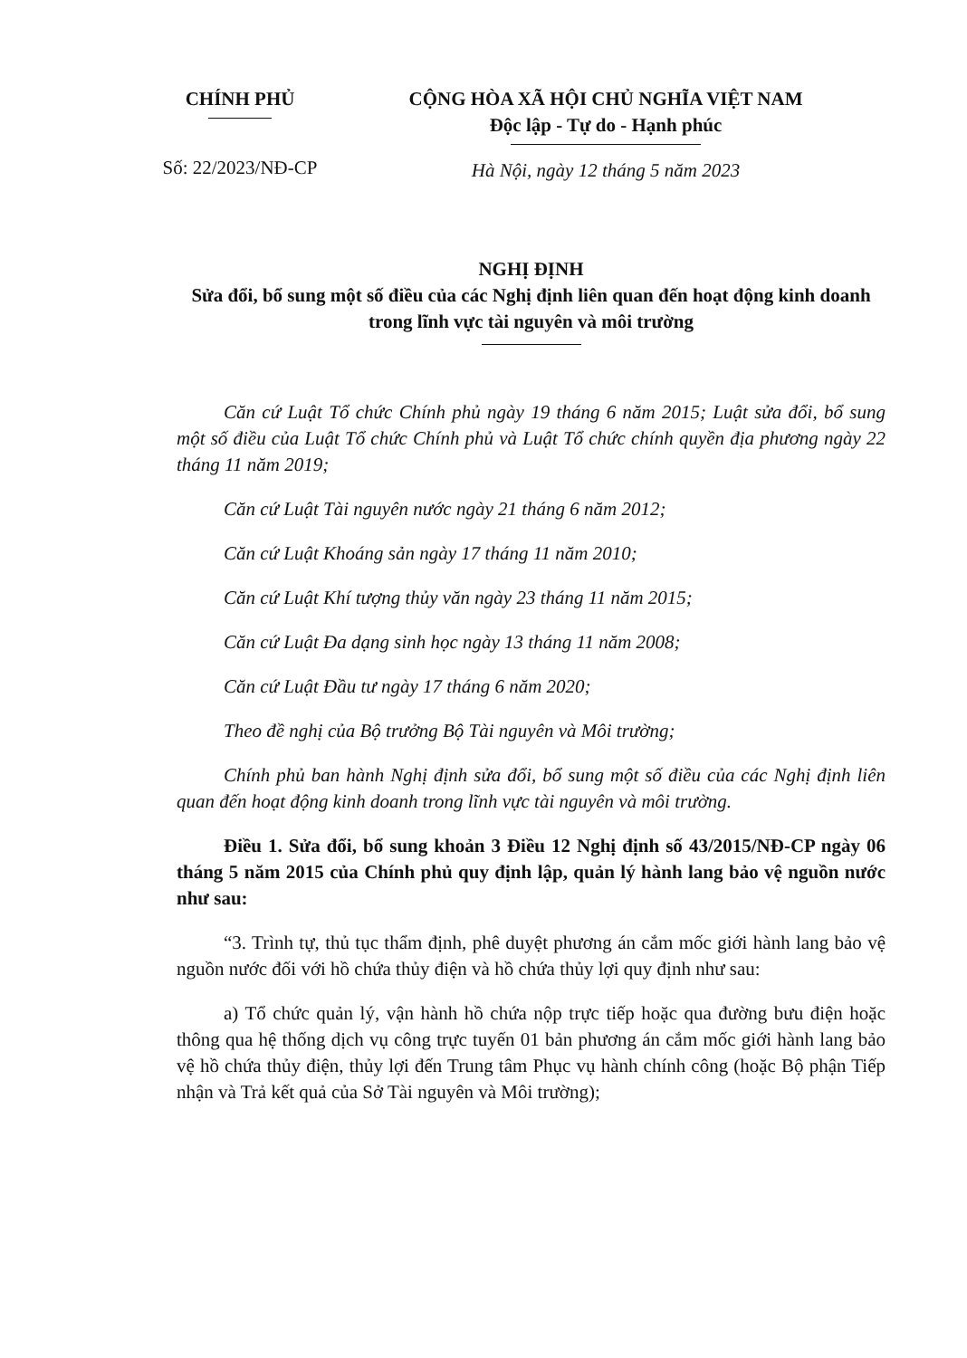CHÍNH PHỦ
Số: 22/2023/NĐ-CP
CỘNG HÒA XÃ HỘI CHỦ NGHĨA VIỆT NAM
Độc lập - Tự do - Hạnh phúc
Hà Nội, ngày 12 tháng 5 năm 2023
NGHỊ ĐỊNH
Sửa đổi, bổ sung một số điều của các Nghị định liên quan đến hoạt động kinh doanh trong lĩnh vực tài nguyên và môi trường
Căn cứ Luật Tổ chức Chính phủ ngày 19 tháng 6 năm 2015; Luật sửa đổi, bổ sung một số điều của Luật Tổ chức Chính phủ và Luật Tổ chức chính quyền địa phương ngày 22 tháng 11 năm 2019;
Căn cứ Luật Tài nguyên nước ngày 21 tháng 6 năm 2012;
Căn cứ Luật Khoáng sản ngày 17 tháng 11 năm 2010;
Căn cứ Luật Khí tượng thủy văn ngày 23 tháng 11 năm 2015;
Căn cứ Luật Đa dạng sinh học ngày 13 tháng 11 năm 2008;
Căn cứ Luật Đầu tư ngày 17 tháng 6 năm 2020;
Theo đề nghị của Bộ trưởng Bộ Tài nguyên và Môi trường;
Chính phủ ban hành Nghị định sửa đổi, bổ sung một số điều của các Nghị định liên quan đến hoạt động kinh doanh trong lĩnh vực tài nguyên và môi trường.
Điều 1. Sửa đổi, bổ sung khoản 3 Điều 12 Nghị định số 43/2015/NĐ-CP ngày 06 tháng 5 năm 2015 của Chính phủ quy định lập, quản lý hành lang bảo vệ nguồn nước như sau:
“3. Trình tự, thủ tục thẩm định, phê duyệt phương án cắm mốc giới hành lang bảo vệ nguồn nước đối với hồ chứa thủy điện và hồ chứa thủy lợi quy định như sau:
a) Tổ chức quản lý, vận hành hồ chứa nộp trực tiếp hoặc qua đường bưu điện hoặc thông qua hệ thống dịch vụ công trực tuyến 01 bản phương án cắm mốc giới hành lang bảo vệ hồ chứa thủy điện, thủy lợi đến Trung tâm Phục vụ hành chính công (hoặc Bộ phận Tiếp nhận và Trả kết quả của Sở Tài nguyên và Môi trường);